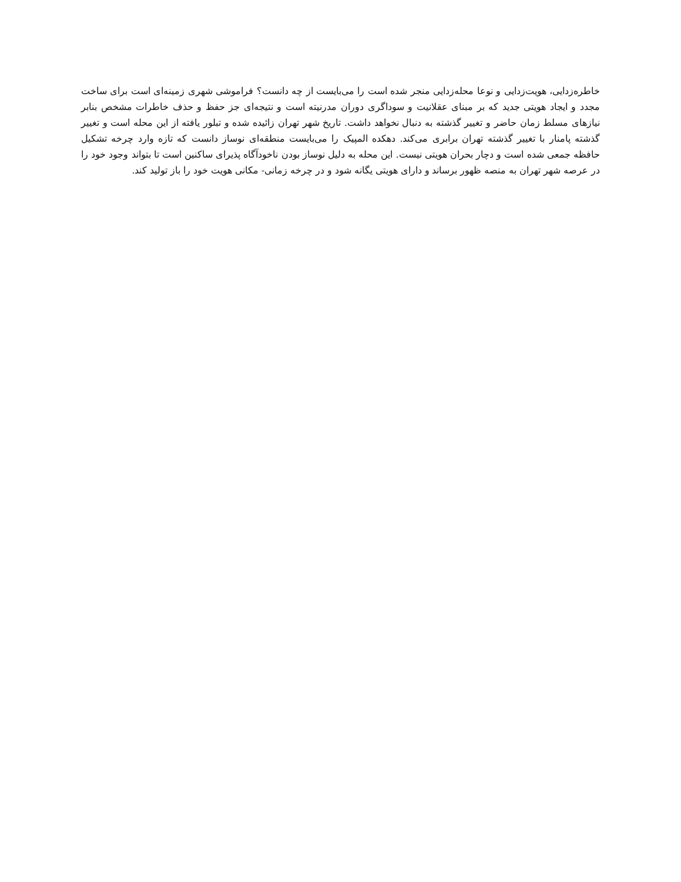خاطره‌زدایی، هویت‌زدایی و نوعا محله‌زدایی منجر شده است را می‌بایست از چه دانست؟ فراموشی شهری زمینه‌ای است برای ساخت مجدد و ایجاد هویتی جدید که بر مبنای عقلانیت و سوداگری دوران مدرنیته است و نتیجه‌ای جز حفظ و حذف خاطرات مشخص بنابر نیازهای مسلط زمان حاضر و تغییر گذشته به دنبال نخواهد داشت. تاریخ شهر تهران زائیده شده و تبلور یافته از این محله است و تغییر گذشته پامنار با تغییر گذشته تهران برابری می‌کند. دهکده المپیک را می‌بایست منطقه‌ای نوساز دانست که تازه وارد چرخه تشکیل حافظه جمعی شده است و دچار بحران هویتی نیست. این محله به دلیل نوساز بودن ناخودآگاه پذیرای ساکنین است تا بتواند وجود خود را در عرصه شهر تهران به منصه ظهور برساند و دارای هویتی یگانه شود و در چرخه زمانی- مکانی هویت خود را باز تولید کند.